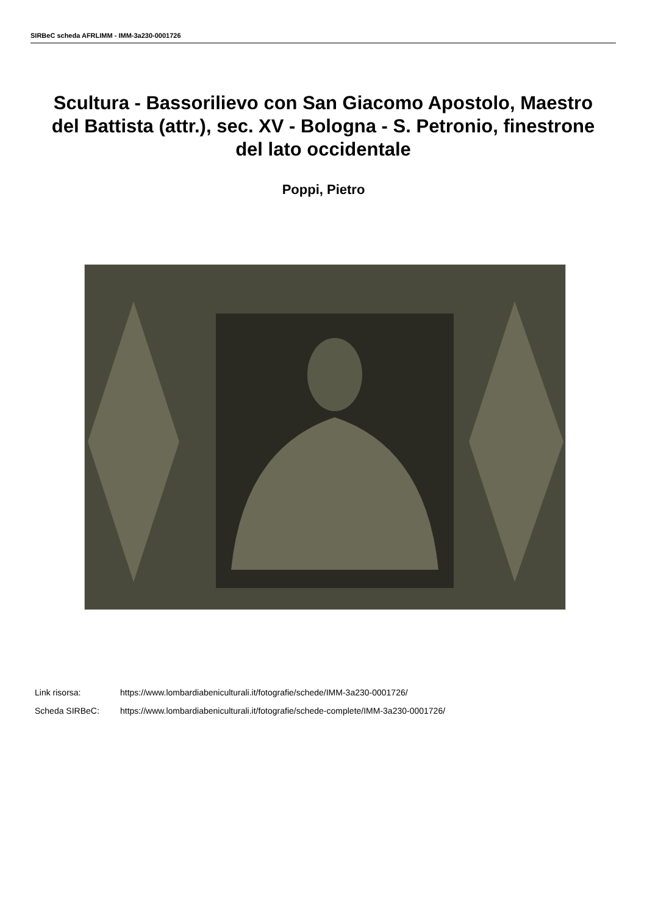SIRBeC scheda AFRLIMM - IMM-3a230-0001726
Scultura - Bassorilievo con San Giacomo Apostolo, Maestro del Battista (attr.), sec. XV - Bologna - S. Petronio, finestrone del lato occidentale
Poppi, Pietro
Link risorsa: https://www.lombardiabeniculturali.it/fotografie/schede/IMM-3a230-0001726/
Scheda SIRBeC: https://www.lombardiabeniculturali.it/fotografie/schede-complete/IMM-3a230-0001726/